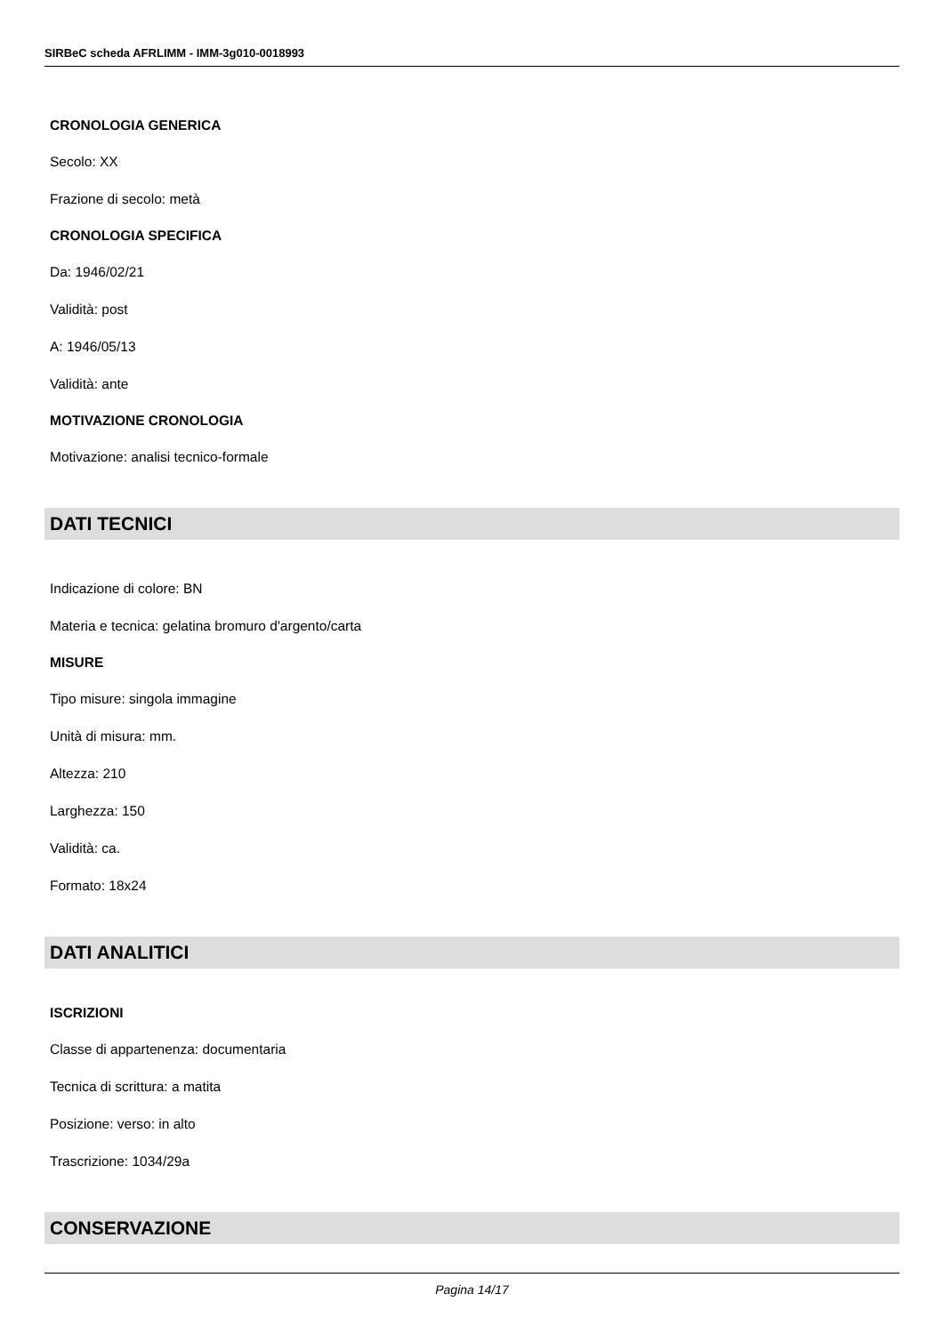SIRBeC scheda AFRLIMM - IMM-3g010-0018993
CRONOLOGIA GENERICA
Secolo: XX
Frazione di secolo: metà
CRONOLOGIA SPECIFICA
Da: 1946/02/21
Validità: post
A: 1946/05/13
Validità: ante
MOTIVAZIONE CRONOLOGIA
Motivazione: analisi tecnico-formale
DATI TECNICI
Indicazione di colore: BN
Materia e tecnica: gelatina bromuro d'argento/carta
MISURE
Tipo misure: singola immagine
Unità di misura: mm.
Altezza: 210
Larghezza: 150
Validità: ca.
Formato: 18x24
DATI ANALITICI
ISCRIZIONI
Classe di appartenenza: documentaria
Tecnica di scrittura: a matita
Posizione: verso: in alto
Trascrizione: 1034/29a
CONSERVAZIONE
Pagina 14/17